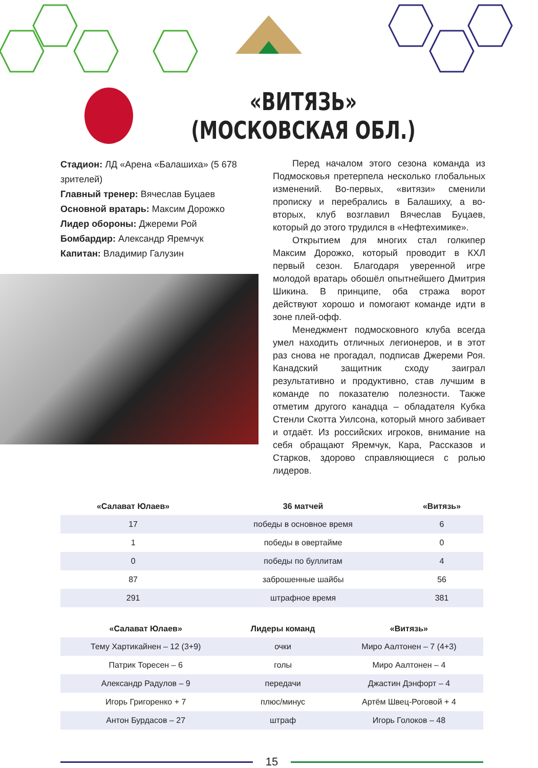«ВИТЯЗЬ»
(МОСКОВСКАЯ ОБЛ.)
Стадион: ЛД «Арена «Балашиха» (5 678 зрителей)
Главный тренер: Вячеслав Буцаев
Основной вратарь: Максим Дорожко
Лидер обороны: Джереми Рой
Бомбардир: Александр Яремчук
Капитан: Владимир Галузин
Перед началом этого сезона команда из Подмосковья претерпела несколько глобальных изменений. Во-первых, «витязи» сменили прописку и перебрались в Балашиху, а во-вторых, клуб возглавил Вячеслав Буцаев, который до этого трудился в «Нефтехимике».
Открытием для многих стал голкипер Максим Дорожко, который проводит в КХЛ первый сезон. Благодаря уверенной игре молодой вратарь обошёл опытнейшего Дмитрия Шикина. В принципе, оба стража ворот действуют хорошо и помогают команде идти в зоне плей-офф.
Менеджмент подмосковного клуба всегда умел находить отличных легионеров, и в этот раз снова не прогадал, подписав Джереми Роя. Канадский защитник сходу заиграл результативно и продуктивно, став лучшим в команде по показателю полезности. Также отметим другого канадца – обладателя Кубка Стенли Скотта Уилсона, который много забивает и отдаёт. Из российских игроков, внимание на себя обращают Яремчук, Кара, Рассказов и Старков, здорово справляющиеся с ролью лидеров.
| «Салават Юлаев» | 36 матчей | «Витязь» |
| --- | --- | --- |
| 17 | победы в основное время | 6 |
| 1 | победы в овертайме | 0 |
| 0 | победы по буллитам | 4 |
| 87 | заброшенные шайбы | 56 |
| 291 | штрафное время | 381 |
| «Салават Юлаев» | Лидеры команд | «Витязь» |
| --- | --- | --- |
| Тему Хартикайнен – 12 (3+9) | очки | Миро Аалтонен – 7 (4+3) |
| Патрик Торесен – 6 | голы | Миро Аалтонен – 4 |
| Александр Радулов – 9 | передачи | Джастин Дэнфорт – 4 |
| Игорь Григоренко + 7 | плюс/минус | Артём Швец-Роговой + 4 |
| Антон Бурдасов – 27 | штраф | Игорь Голоков – 48 |
15